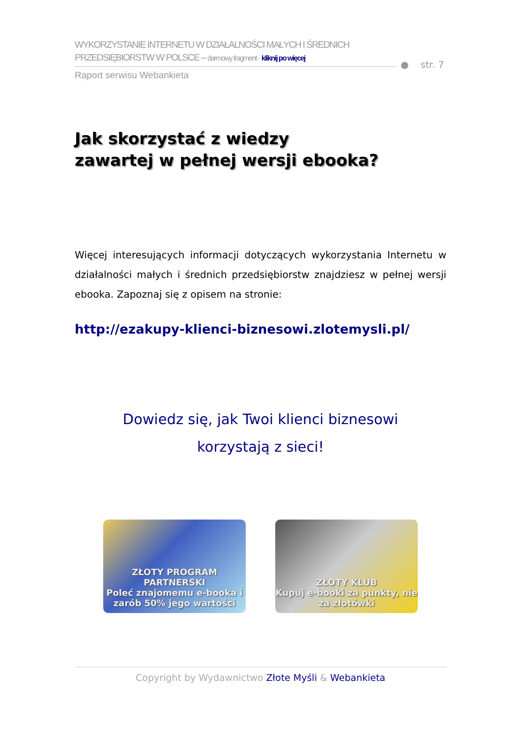WYKORZYSTANIE INTERNETU W DZIAŁALNOŚCI MAŁYCH I ŚREDNICH
PRZEDSIĘBIORSTW W POLSCE – darmowy fragment - kliknij po więcej
Raport serwisu Webankieta
● str. 7
Jak skorzystać z wiedzy
zawartej w pełnej wersji ebooka?
Więcej interesujących informacji dotyczących wykorzystania Internetu w działalności małych i średnich przedsiębiorstw znajdziesz w pełnej wersji ebooka. Zapoznaj się z opisem na stronie:
http://ezakupy-klienci-biznesowi.zlotemysli.pl/
Dowiedz się, jak Twoi klienci biznesowi
korzystają z sieci!
ZŁOTY PROGRAM PARTNERSKI
Poleć znajomemu e-booka i zarób 50% jego wartości
ZŁOTY KLUB
Kupuj e-booki za punkty, nie za złotówki
Copyright by Wydawnictwo Złote Myśli & Webankieta